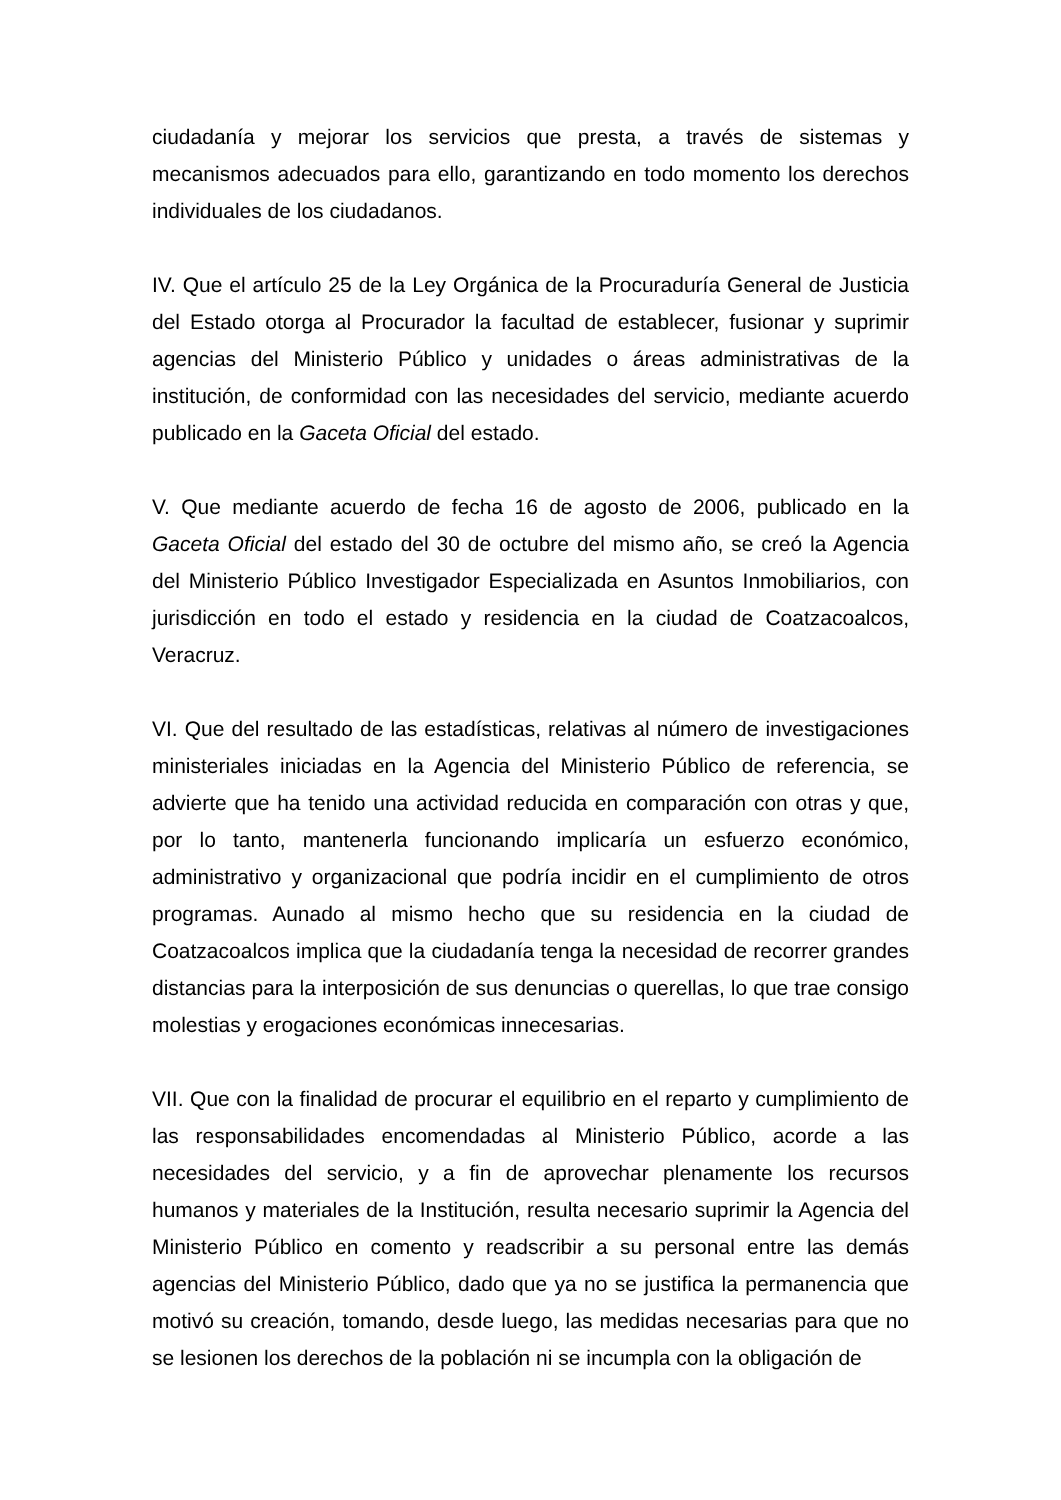ciudadanía y mejorar los servicios que presta, a través de sistemas y mecanismos adecuados para ello, garantizando en todo momento los derechos individuales de los ciudadanos.
IV. Que el artículo 25 de la Ley Orgánica de la Procuraduría General de Justicia del Estado otorga al Procurador la facultad de establecer, fusionar y suprimir agencias del Ministerio Público y unidades o áreas administrativas de la institución, de conformidad con las necesidades del servicio, mediante acuerdo publicado en la Gaceta Oficial del estado.
V. Que mediante acuerdo de fecha 16 de agosto de 2006, publicado en la Gaceta Oficial del estado del 30 de octubre del mismo año, se creó la Agencia del Ministerio Público Investigador Especializada en Asuntos Inmobiliarios, con jurisdicción en todo el estado y residencia en la ciudad de Coatzacoalcos, Veracruz.
VI. Que del resultado de las estadísticas, relativas al número de investigaciones ministeriales iniciadas en la Agencia del Ministerio Público de referencia, se advierte que ha tenido una actividad reducida en comparación con otras y que, por lo tanto, mantenerla funcionando implicaría un esfuerzo económico, administrativo y organizacional que podría incidir en el cumplimiento de otros programas. Aunado al mismo hecho que su residencia en la ciudad de Coatzacoalcos implica que la ciudadanía tenga la necesidad de recorrer grandes distancias para la interposición de sus denuncias o querellas, lo que trae consigo molestias y erogaciones económicas innecesarias.
VII. Que con la finalidad de procurar el equilibrio en el reparto y cumplimiento de las responsabilidades encomendadas al Ministerio Público, acorde a las necesidades del servicio, y a fin de aprovechar plenamente los recursos humanos y materiales de la Institución, resulta necesario suprimir la Agencia del Ministerio Público en comento y readscribir a su personal entre las demás agencias del Ministerio Público, dado que ya no se justifica la permanencia que motivó su creación, tomando, desde luego, las medidas necesarias para que no se lesionen los derechos de la población ni se incumpla con la obligación de